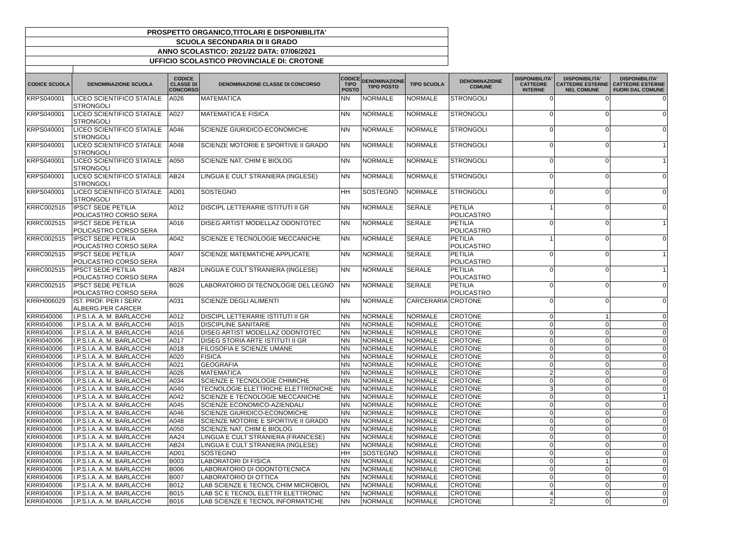| PROSPETTO ORGANICO,TITOLARI E DISPONIBILITA' |
| SCUOLA SECONDARIA DI II GRADO |
| ANNO SCOLASTICO: 2021/22 DATA: 07/06/2021 |
| UFFICIO SCOLASTICO PROVINCIALE DI: CROTONE |
| CODICE SCUOLA | DENOMINAZIONE SCUOLA | CODICE CLASSE DI CONCORSO | DENOMINAZIONE CLASSE DI CONCORSO | CODICE TIPO POSTO | DENOMINAZIONE TIPO POSTO | TIPO SCUOLA | DENOMINAZIONE COMUNE | DISPONIBILITA' CATTEDRE INTERNE | DISPONIBILITA' CATTEDRE ESTERNE NEL COMUNE | DISPONIBILITA' CATTEDRE ESTERNE FUORI DAL COMUNE |
| --- | --- | --- | --- | --- | --- | --- | --- | --- | --- | --- |
| KRPS040001 | LICEO SCIENTIFICO STATALE STRONGOLI | A026 | MATEMATICA | NN | NORMALE | NORMALE | STRONGOLI | 0 | 0 | 0 |
| KRPS040001 | LICEO SCIENTIFICO STATALE STRONGOLI | A027 | MATEMATICA E FISICA | NN | NORMALE | NORMALE | STRONGOLI | 0 | 0 | 0 |
| KRPS040001 | LICEO SCIENTIFICO STATALE STRONGOLI | A046 | SCIENZE GIURIDICO-ECONOMICHE | NN | NORMALE | NORMALE | STRONGOLI | 0 | 0 | 0 |
| KRPS040001 | LICEO SCIENTIFICO STATALE STRONGOLI | A048 | SCIENZE MOTORIE E SPORTIVE II GRADO | NN | NORMALE | NORMALE | STRONGOLI | 0 | 0 | 1 |
| KRPS040001 | LICEO SCIENTIFICO STATALE STRONGOLI | A050 | SCIENZE NAT, CHIM E BIOLOG | NN | NORMALE | NORMALE | STRONGOLI | 0 | 0 | 1 |
| KRPS040001 | LICEO SCIENTIFICO STATALE STRONGOLI | AB24 | LINGUA E CULT STRANIERA (INGLESE) | NN | NORMALE | NORMALE | STRONGOLI | 0 | 0 | 0 |
| KRPS040001 | LICEO SCIENTIFICO STATALE STRONGOLI | AD01 | SOSTEGNO | HH | SOSTEGNO | NORMALE | STRONGOLI | 0 | 0 | 0 |
| KRRC002515 | IPSCT SEDE PETILIA POLICASTRO CORSO SERA | A012 | DISCIPL LETTERARIE ISTITUTI II GR | NN | NORMALE | SERALE | PETILIA POLICASTRO | 1 | 0 | 0 |
| KRRC002515 | IPSCT SEDE PETILIA POLICASTRO CORSO SERA | A016 | DISEG ARTIST MODELLAZ ODONTOTEC | NN | NORMALE | SERALE | PETILIA POLICASTRO | 0 | 0 | 1 |
| KRRC002515 | IPSCT SEDE PETILIA POLICASTRO CORSO SERA | A042 | SCIENZE E TECNOLOGIE MECCANICHE | NN | NORMALE | SERALE | PETILIA POLICASTRO | 1 | 0 | 0 |
| KRRC002515 | IPSCT SEDE PETILIA POLICASTRO CORSO SERA | A047 | SCIENZE MATEMATICHE APPLICATE | NN | NORMALE | SERALE | PETILIA POLICASTRO | 0 | 0 | 1 |
| KRRC002515 | IPSCT SEDE PETILIA POLICASTRO CORSO SERA | AB24 | LINGUA E CULT STRANIERA (INGLESE) | NN | NORMALE | SERALE | PETILIA POLICASTRO | 0 | 0 | 1 |
| KRRC002515 | IPSCT SEDE PETILIA POLICASTRO CORSO SERA | B026 | LABORATORIO DI TECNOLOGIE DEL LEGNO | NN | NORMALE | SERALE | PETILIA POLICASTRO | 0 | 0 | 0 |
| KRRH006029 | IST. PROF. PER I SERV. ALBERG.PER CARCER | A031 | SCIENZE DEGLI ALIMENTI | NN | NORMALE | CARCERARIA | CROTONE | 0 | 0 | 0 |
| KRRI040006 | I.P.S.I.A. A. M. BARLACCHI | A012 | DISCIPL LETTERARIE ISTITUTI II GR | NN | NORMALE | NORMALE | CROTONE | 0 | 1 | 0 |
| KRRI040006 | I.P.S.I.A. A. M. BARLACCHI | A015 | DISCIPLINE SANITARIE | NN | NORMALE | NORMALE | CROTONE | 0 | 0 | 0 |
| KRRI040006 | I.P.S.I.A. A. M. BARLACCHI | A016 | DISEG ARTIST MODELLAZ ODONTOTEC | NN | NORMALE | NORMALE | CROTONE | 0 | 0 | 0 |
| KRRI040006 | I.P.S.I.A. A. M. BARLACCHI | A017 | DISEG STORIA ARTE ISTITUTI II GR | NN | NORMALE | NORMALE | CROTONE | 0 | 0 | 0 |
| KRRI040006 | I.P.S.I.A. A. M. BARLACCHI | A018 | FILOSOFIA E SCIENZE UMANE | NN | NORMALE | NORMALE | CROTONE | 0 | 0 | 0 |
| KRRI040006 | I.P.S.I.A. A. M. BARLACCHI | A020 | FISICA | NN | NORMALE | NORMALE | CROTONE | 0 | 0 | 0 |
| KRRI040006 | I.P.S.I.A. A. M. BARLACCHI | A021 | GEOGRAFIA | NN | NORMALE | NORMALE | CROTONE | 0 | 0 | 0 |
| KRRI040006 | I.P.S.I.A. A. M. BARLACCHI | A026 | MATEMATICA | NN | NORMALE | NORMALE | CROTONE | 2 | 0 | 0 |
| KRRI040006 | I.P.S.I.A. A. M. BARLACCHI | A034 | SCIENZE E TECNOLOGIE CHIMICHE | NN | NORMALE | NORMALE | CROTONE | 0 | 0 | 0 |
| KRRI040006 | I.P.S.I.A. A. M. BARLACCHI | A040 | TECNOLOGIE ELETTRICHE ELETTRONICHE | NN | NORMALE | NORMALE | CROTONE | 3 | 0 | 0 |
| KRRI040006 | I.P.S.I.A. A. M. BARLACCHI | A042 | SCIENZE E TECNOLOGIE MECCANICHE | NN | NORMALE | NORMALE | CROTONE | 0 | 0 | 1 |
| KRRI040006 | I.P.S.I.A. A. M. BARLACCHI | A045 | SCIENZE ECONOMICO-AZIENDALI | NN | NORMALE | NORMALE | CROTONE | 0 | 0 | 0 |
| KRRI040006 | I.P.S.I.A. A. M. BARLACCHI | A046 | SCIENZE GIURIDICO-ECONOMICHE | NN | NORMALE | NORMALE | CROTONE | 0 | 0 | 0 |
| KRRI040006 | I.P.S.I.A. A. M. BARLACCHI | A048 | SCIENZE MOTORIE E SPORTIVE II GRADO | NN | NORMALE | NORMALE | CROTONE | 0 | 0 | 0 |
| KRRI040006 | I.P.S.I.A. A. M. BARLACCHI | A050 | SCIENZE NAT, CHIM E BIOLOG | NN | NORMALE | NORMALE | CROTONE | 0 | 0 | 0 |
| KRRI040006 | I.P.S.I.A. A. M. BARLACCHI | AA24 | LINGUA E CULT STRANIERA (FRANCESE) | NN | NORMALE | NORMALE | CROTONE | 0 | 0 | 0 |
| KRRI040006 | I.P.S.I.A. A. M. BARLACCHI | AB24 | LINGUA E CULT STRANIERA (INGLESE) | NN | NORMALE | NORMALE | CROTONE | 0 | 0 | 0 |
| KRRI040006 | I.P.S.I.A. A. M. BARLACCHI | AD01 | SOSTEGNO | HH | SOSTEGNO | NORMALE | CROTONE | 0 | 0 | 0 |
| KRRI040006 | I.P.S.I.A. A. M. BARLACCHI | B003 | LABORATORI DI FISICA | NN | NORMALE | NORMALE | CROTONE | 0 | 1 | 0 |
| KRRI040006 | I.P.S.I.A. A. M. BARLACCHI | B006 | LABORATORIO DI ODONTOTECNICA | NN | NORMALE | NORMALE | CROTONE | 0 | 0 | 0 |
| KRRI040006 | I.P.S.I.A. A. M. BARLACCHI | B007 | LABORATORIO DI OTTICA | NN | NORMALE | NORMALE | CROTONE | 0 | 0 | 0 |
| KRRI040006 | I.P.S.I.A. A. M. BARLACCHI | B012 | LAB SCIENZE E TECNOL CHIM MICROBIOL | NN | NORMALE | NORMALE | CROTONE | 0 | 0 | 0 |
| KRRI040006 | I.P.S.I.A. A. M. BARLACCHI | B015 | LAB SC E TECNOL ELETTR ELETTRONIC | NN | NORMALE | NORMALE | CROTONE | 4 | 0 | 0 |
| KRRI040006 | I.P.S.I.A. A. M. BARLACCHI | B016 | LAB SCIENZE E TECNOL INFORMATICHE | NN | NORMALE | NORMALE | CROTONE | 2 | 0 | 0 |